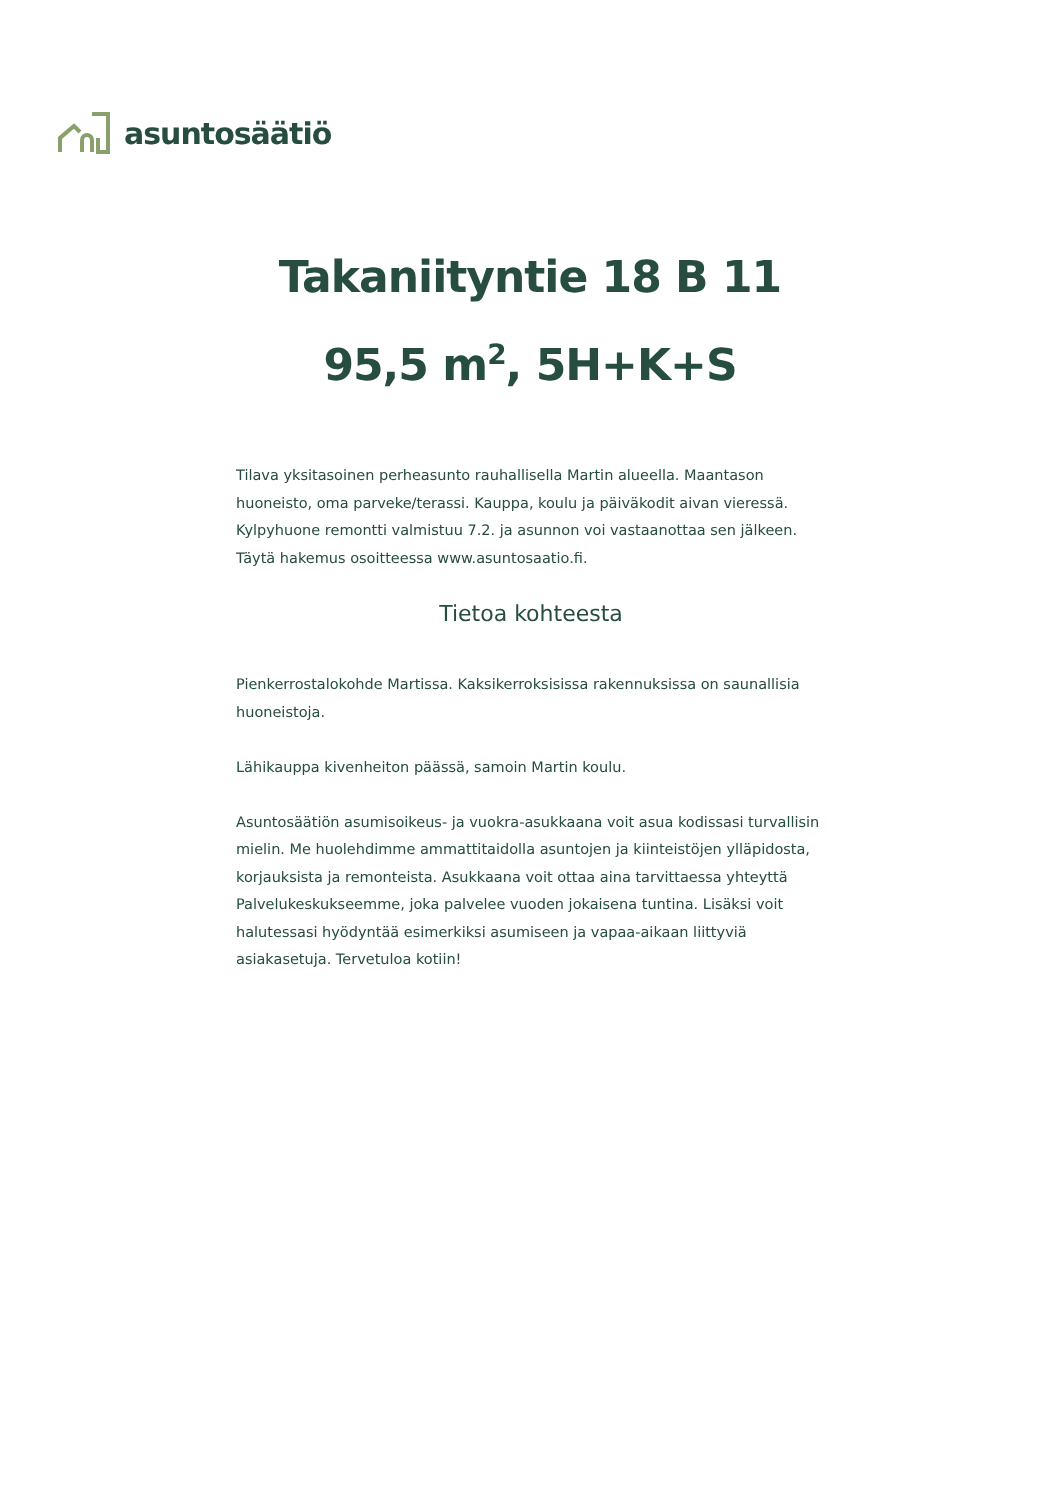asuntosäätiö
Takaniityntie 18 B 11
95,5 m<sup>2</sup>, 5H+K+S
Tilava yksitasoinen perheasunto rauhallisella Martin alueella. Maantason huoneisto, oma parveke/terassi. Kauppa, koulu ja päiväkodit aivan vieressä. Kylpyhuone remontti valmistuu 7.2. ja asunnon voi vastaanottaa sen jälkeen. Täytä hakemus osoitteessa www.asuntosaatio.fi.
Tietoa kohteesta
Pienkerrostalokohde Martissa. Kaksikerroksisissa rakennuksissa on saunallisia huoneistoja.
Lähikauppa kivenheiton päässä, samoin Martin koulu.
Asuntosäätiön asumisoikeus- ja vuokra-asukkaana voit asua kodissasi turvallisin mielin. Me huolehdimme ammattitaidolla asuntojen ja kiinteistöjen ylläpidosta, korjauksista ja remonteista. Asukkaana voit ottaa aina tarvittaessa yhteyttä Palvelukeskukseemme, joka palvelee vuoden jokaisena tuntina. Lisäksi voit halutessasi hyödyntää esimerkiksi asumiseen ja vapaa-aikaan liittyviä asiakasetuja. Tervetuloa kotiin!